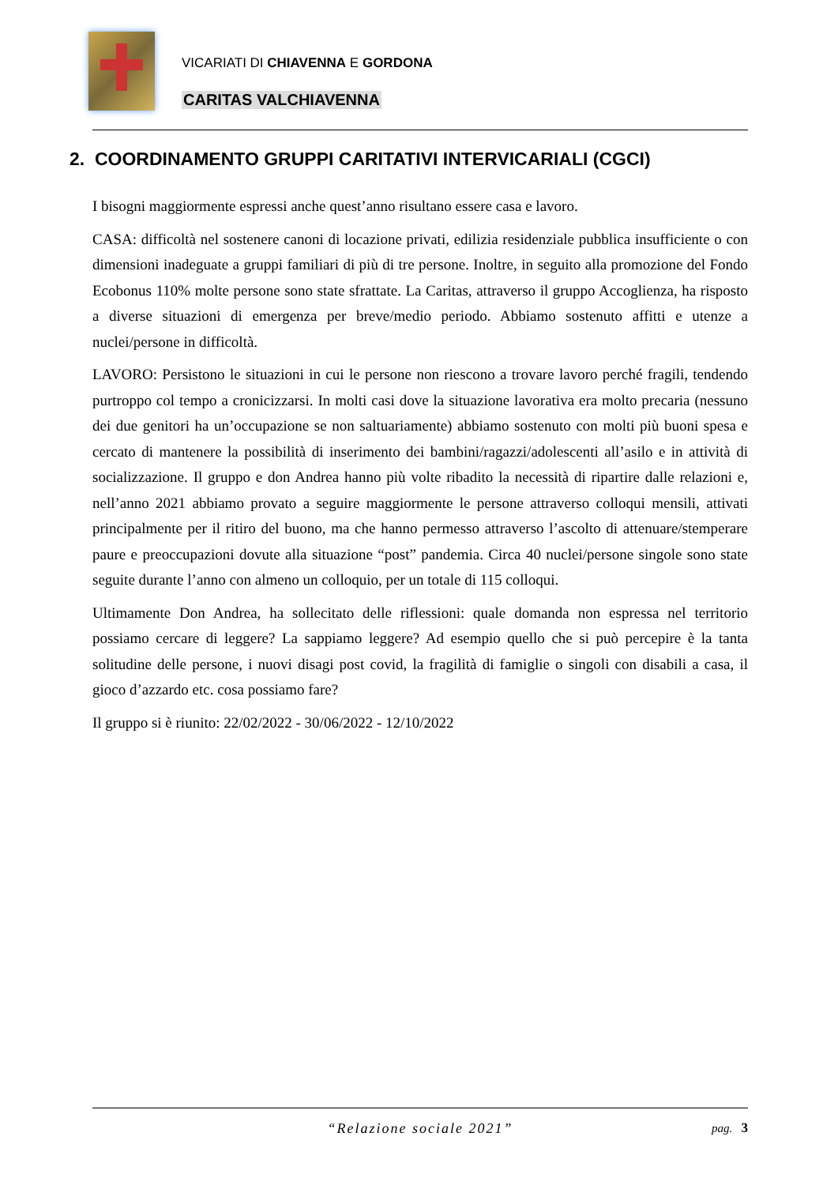VICARIATI DI CHIAVENNA E GORDONA
CARITAS VALCHIAVENNA
2. COORDINAMENTO GRUPPI CARITATIVI INTERVICARIALI (CGCI)
I bisogni maggiormente espressi anche quest’anno risultano essere casa e lavoro.
CASA: difficoltà nel sostenere canoni di locazione privati, edilizia residenziale pubblica insufficiente o con dimensioni inadeguate a gruppi familiari di più di tre persone. Inoltre, in seguito alla promozione del Fondo Ecobonus 110% molte persone sono state sfrattate. La Caritas, attraverso il gruppo Accoglienza, ha risposto a diverse situazioni di emergenza per breve/medio periodo. Abbiamo sostenuto affitti e utenze a nuclei/persone in difficoltà.
LAVORO: Persistono le situazioni in cui le persone non riescono a trovare lavoro perché fragili, tendendo purtroppo col tempo a cronicizzarsi. In molti casi dove la situazione lavorativa era molto precaria (nessuno dei due genitori ha un’occupazione se non saltuariamente) abbiamo sostenuto con molti più buoni spesa e cercato di mantenere la possibilità di inserimento dei bambini/ragazzi/adolescenti all’asilo e in attività di socializzazione. Il gruppo e don Andrea hanno più volte ribadito la necessità di ripartire dalle relazioni e, nell’anno 2021 abbiamo provato a seguire maggiormente le persone attraverso colloqui mensili, attivati principalmente per il ritiro del buono, ma che hanno permesso attraverso l’ascolto di attenuare/stemperare paure e preoccupazioni dovute alla situazione “post” pandemia. Circa 40 nuclei/persone singole sono state seguite durante l’anno con almeno un colloquio, per un totale di 115 colloqui.
Ultimamente Don Andrea, ha sollecitato delle riflessioni: quale domanda non espressa nel territorio possiamo cercare di leggere? La sappiamo leggere? Ad esempio quello che si può percepire è la tanta solitudine delle persone, i nuovi disagi post covid, la fragilità di famiglie o singoli con disabili a casa, il gioco d’azzardo etc. cosa possiamo fare?
Il gruppo si è riunito: 22/02/2022 - 30/06/2022 - 12/10/2022
“Relazione sociale 2021”
pag. 3